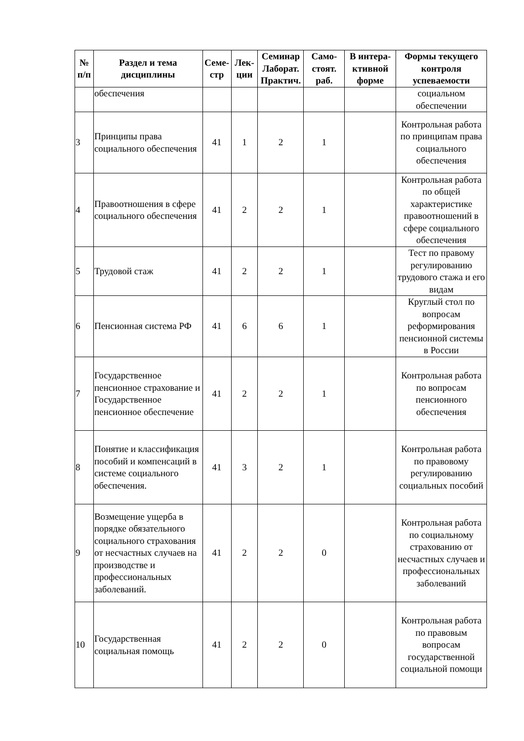| № п/п | Раздел и тема дисциплины | Семе-стр | Лек-ции | Семинар Лаборат. Практич. | Само-стоят. раб. | В интера-ктивной форме | Формы текущего контроля успеваемости |
| --- | --- | --- | --- | --- | --- | --- | --- |
| | обеспечения | | | | | | социальном обеспечении |
| 3 | Принципы права социального обеспечения | 41 | 1 | 2 | 1 | | Контрольная работа по принципам права социального обеспечения |
| 4 | Правоотношения в сфере социального обеспечения | 41 | 2 | 2 | 1 | | Контрольная работа по общей характеристике правоотношений в сфере социального обеспечения |
| 5 | Трудовой стаж | 41 | 2 | 2 | 1 | | Тест по правому регулированию трудового стажа и его видам |
| 6 | Пенсионная система РФ | 41 | 6 | 6 | 1 | | Круглый стол по вопросам реформирования пенсионной системы в России |
| 7 | Государственное пенсионное страхование и Государственное пенсионное обеспечение | 41 | 2 | 2 | 1 | | Контрольная работа по вопросам пенсионного обеспечения |
| 8 | Понятие и классификация пособий и компенсаций в системе социального обеспечения. | 41 | 3 | 2 | 1 | | Контрольная работа по правовому регулированию социальных пособий |
| 9 | Возмещение ущерба в порядке обязательного социального страхования от несчастных случаев на производстве и профессиональных заболеваний. | 41 | 2 | 2 | 0 | | Контрольная работа по социальному страхованию от несчастных случаев и профессиональных заболеваний |
| 10 | Государственная социальная помощь | 41 | 2 | 2 | 0 | | Контрольная работа по правовым вопросам государственной социальной помощи |